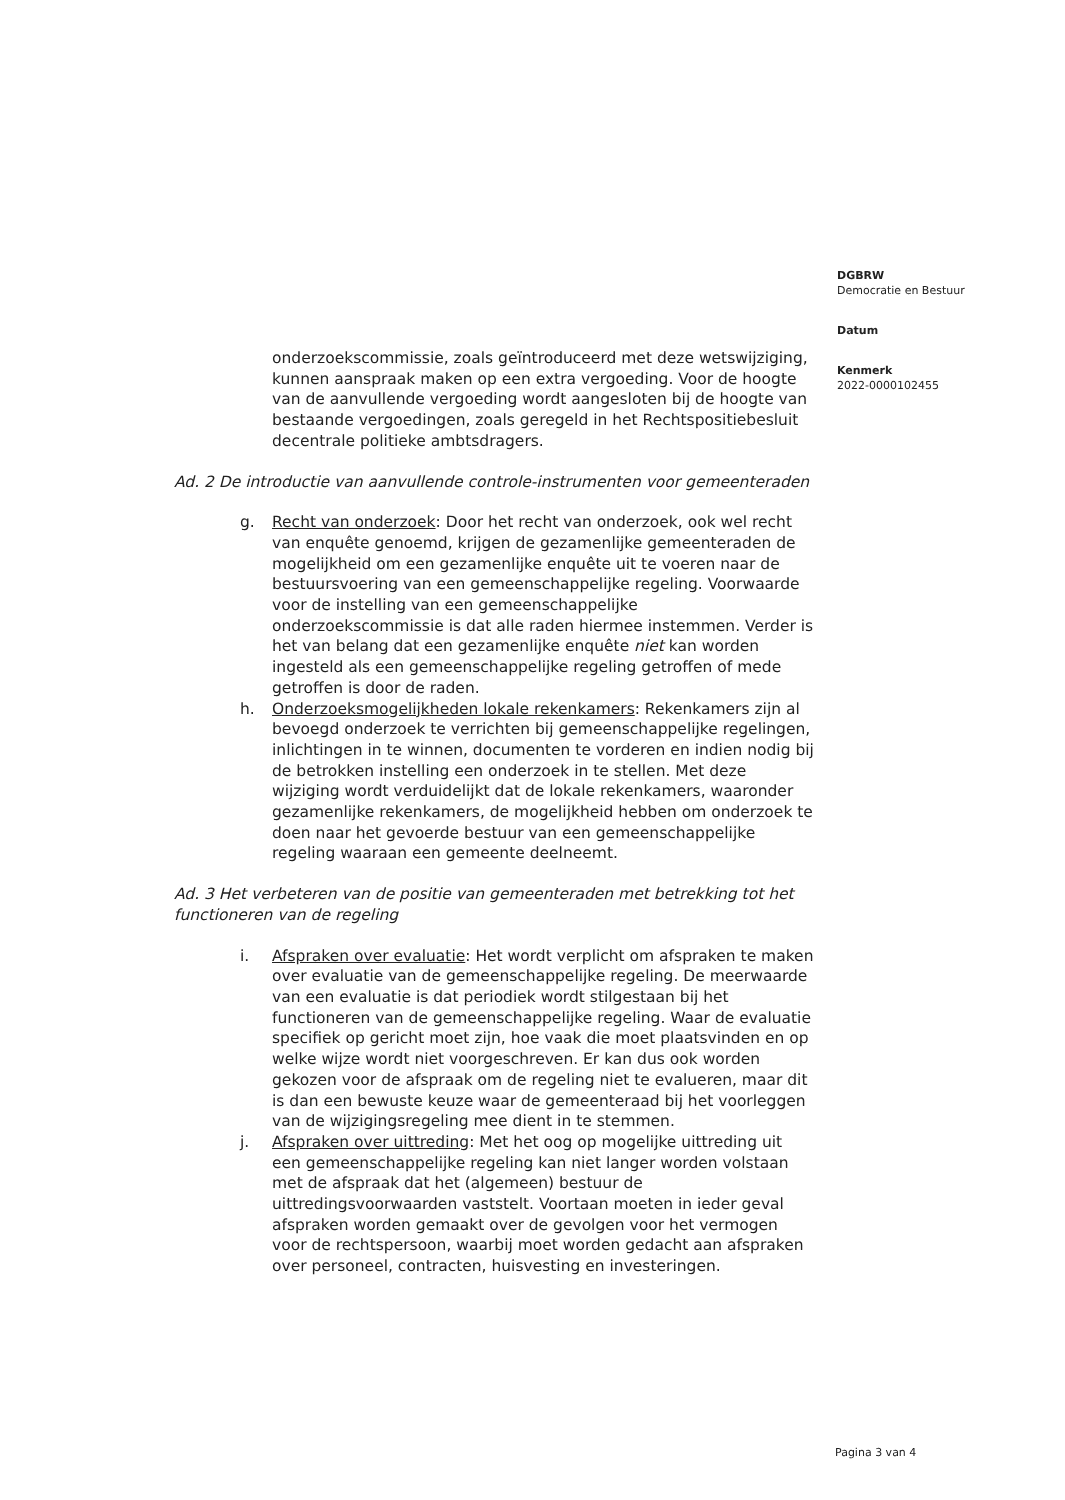DGBRW
Democratie en Bestuur
Datum
Kenmerk
2022-0000102455
onderzoekscommissie, zoals geïntroduceerd met deze wetswijziging, kunnen aanspraak maken op een extra vergoeding. Voor de hoogte van de aanvullende vergoeding wordt aangesloten bij de hoogte van bestaande vergoedingen, zoals geregeld in het Rechtspositiebesluit decentrale politieke ambtsdragers.
Ad. 2 De introductie van aanvullende controle-instrumenten voor gemeenteraden
g. Recht van onderzoek: Door het recht van onderzoek, ook wel recht van enquête genoemd, krijgen de gezamenlijke gemeenteraden de mogelijkheid om een gezamenlijke enquête uit te voeren naar de bestuursvoering van een gemeenschappelijke regeling. Voorwaarde voor de instelling van een gemeenschappelijke onderzoekscommissie is dat alle raden hiermee instemmen. Verder is het van belang dat een gezamenlijke enquête niet kan worden ingesteld als een gemeenschappelijke regeling getroffen of mede getroffen is door de raden.
h. Onderzoeksmogelijkheden lokale rekenkamers: Rekenkamers zijn al bevoegd onderzoek te verrichten bij gemeenschappelijke regelingen, inlichtingen in te winnen, documenten te vorderen en indien nodig bij de betrokken instelling een onderzoek in te stellen. Met deze wijziging wordt verduidelijkt dat de lokale rekenkamers, waaronder gezamenlijke rekenkamers, de mogelijkheid hebben om onderzoek te doen naar het gevoerde bestuur van een gemeenschappelijke regeling waaraan een gemeente deelneemt.
Ad. 3 Het verbeteren van de positie van gemeenteraden met betrekking tot het functioneren van de regeling
i. Afspraken over evaluatie: Het wordt verplicht om afspraken te maken over evaluatie van de gemeenschappelijke regeling. De meerwaarde van een evaluatie is dat periodiek wordt stilgestaan bij het functioneren van de gemeenschappelijke regeling. Waar de evaluatie specifiek op gericht moet zijn, hoe vaak die moet plaatsvinden en op welke wijze wordt niet voorgeschreven. Er kan dus ook worden gekozen voor de afspraak om de regeling niet te evalueren, maar dit is dan een bewuste keuze waar de gemeenteraad bij het voorleggen van de wijzigingsregeling mee dient in te stemmen.
j. Afspraken over uittreding: Met het oog op mogelijke uittreding uit een gemeenschappelijke regeling kan niet langer worden volstaan met de afspraak dat het (algemeen) bestuur de uittredingsvoorwaarden vaststelt. Voortaan moeten in ieder geval afspraken worden gemaakt over de gevolgen voor het vermogen voor de rechtspersoon, waarbij moet worden gedacht aan afspraken over personeel, contracten, huisvesting en investeringen.
Pagina 3 van 4